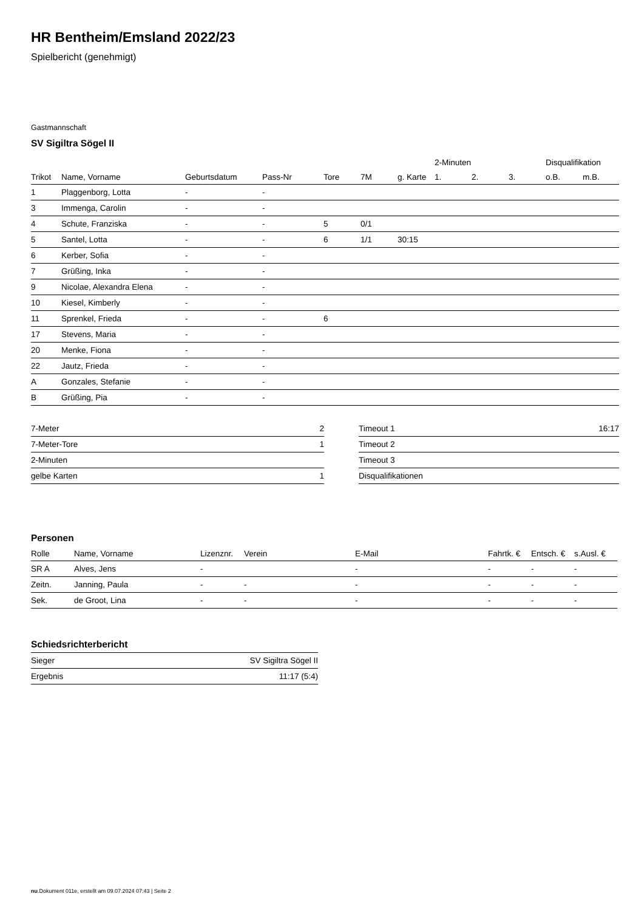HR Bentheim/Emsland 2022/23
Spielbericht (genehmigt)
Gastmannschaft
SV Sigiltra Sögel II
| | | | | | | | 2-Minuten | | | Disqualifikation | |
| --- | --- | --- | --- | --- | --- | --- | --- | --- | --- | --- | --- |
| Trikot | Name, Vorname | Geburtsdatum | Pass-Nr | Tore | 7M | g. Karte | 1. | 2. | 3. | o.B. | m.B. |
| 1 | Plaggenborg, Lotta | - | - | | | | | | | | |
| 3 | Immenga, Carolin | - | - | | | | | | | | |
| 4 | Schute, Franziska | - | - | 5 | 0/1 | | | | | | |
| 5 | Santel, Lotta | - | - | 6 | 1/1 | 30:15 | | | | | |
| 6 | Kerber, Sofia | - | - | | | | | | | | |
| 7 | Grüßing, Inka | - | - | | | | | | | | |
| 9 | Nicolae, Alexandra Elena | - | - | | | | | | | | |
| 10 | Kiesel, Kimberly | - | - | | | | | | | | |
| 11 | Sprenkel, Frieda | - | - | 6 | | | | | | | |
| 17 | Stevens, Maria | - | - | | | | | | | | |
| 20 | Menke, Fiona | - | - | | | | | | | | |
| 22 | Jautz, Frieda | - | - | | | | | | | | |
| A | Gonzales, Stefanie | - | - | | | | | | | | |
| B | Grüßing, Pia | - | - | | | | | | | | |
| 7-Meter | 2 |
| 7-Meter-Tore | 1 |
| 2-Minuten | |
| gelbe Karten | 1 |
| Timeout 1 | 16:17 |
| Timeout 2 | |
| Timeout 3 | |
| Disqualifikationen | |
Personen
| Rolle | Name, Vorname | Lizenznr. | Verein | E-Mail | Fahrtk. € | Entsch. € | s.Ausl. € |
| --- | --- | --- | --- | --- | --- | --- | --- |
| SR A | Alves, Jens | - | | - | - | - | - |
| Zeitn. | Janning, Paula | - | - | - | - | - | - |
| Sek. | de Groot, Lina | - | - | - | - | - | - |
Schiedsrichterbericht
| Sieger | SV Sigiltra Sögel II |
| Ergebnis | 11:17 (5:4) |
nu.Dokument 011e, erstellt am 09.07.2024 07:43 | Seite 2